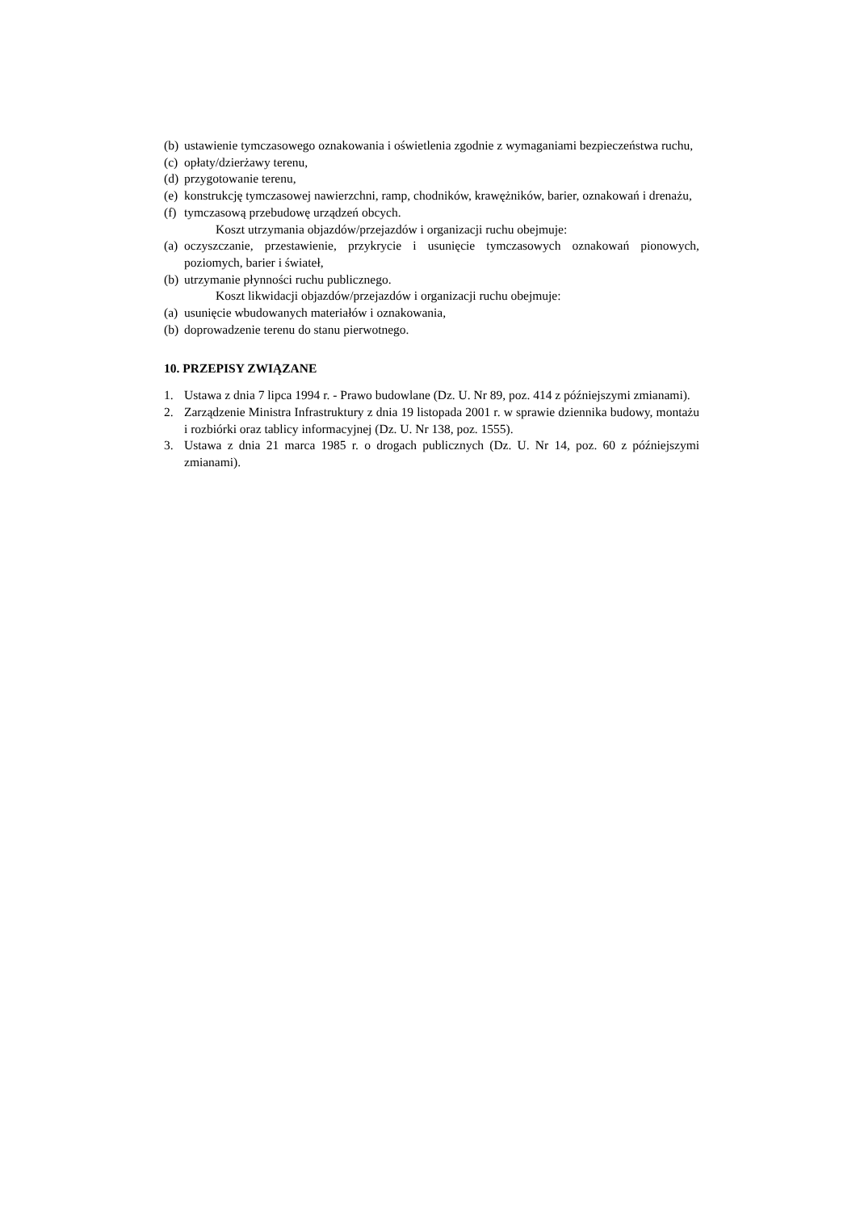(b) ustawienie tymczasowego oznakowania i oświetlenia zgodnie z wymaganiami bezpieczeństwa ruchu,
(c) opłaty/dzierżawy terenu,
(d) przygotowanie terenu,
(e) konstrukcję tymczasowej nawierzchni, ramp, chodników, krawężników, barier, oznakowań i drenażu,
(f) tymczasową przebudowę urządzeń obcych.
Koszt utrzymania objazdów/przejazdów i organizacji ruchu obejmuje:
(a) oczyszczanie, przestawienie, przykrycie i usunięcie tymczasowych oznakowań pionowych, poziomych, barier i świateł,
(b) utrzymanie płynności ruchu publicznego.
Koszt likwidacji objazdów/przejazdów i organizacji ruchu obejmuje:
(a) usunięcie wbudowanych materiałów i oznakowania,
(b) doprowadzenie terenu do stanu pierwotnego.
10. PRZEPISY ZWIĄZANE
1. Ustawa z dnia 7 lipca 1994 r. - Prawo budowlane (Dz. U. Nr 89, poz. 414 z późniejszymi zmianami).
2. Zarządzenie Ministra Infrastruktury z dnia 19 listopada 2001 r. w sprawie dziennika budowy, montażu i rozbiórki oraz tablicy informacyjnej (Dz. U. Nr 138, poz. 1555).
3. Ustawa z dnia 21 marca 1985 r. o drogach publicznych (Dz. U. Nr 14, poz. 60 z późniejszymi zmianami).